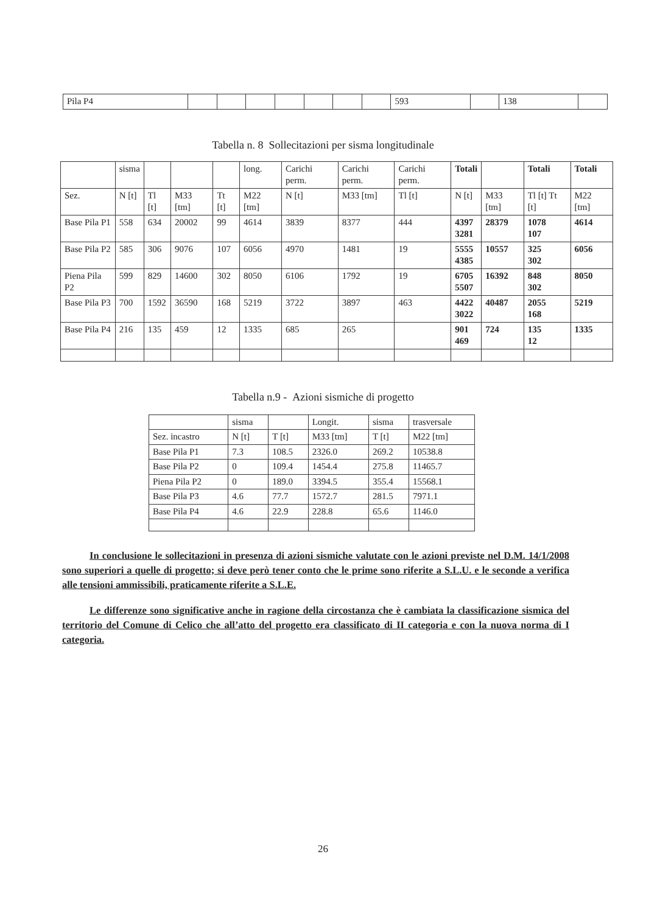| Pila P4 | | | | | | | | 593 | | 138 | |
Tabella n. 8 Sollecitazioni per sisma longitudinale
| | sisma | | | | long. | Carichi perm. | Carichi perm. | Carichi perm. | Totali | | Totali | Totali |
| Sez. | N [t] | Tl [t] | M33 [tm] | Tt [t] | M22 [tm] | N [t] | M33 [tm] | Tl [t] | N [t] | M33 [tm] | Tl [t] Tt [t] | M22 [tm] |
| Base Pila P1 | 558 | 634 | 20002 | 99 | 4614 | 3839 | 8377 | 444 | 4397 3281 | 28379 | 1078 107 | 4614 |
| Base Pila P2 | 585 | 306 | 9076 | 107 | 6056 | 4970 | 1481 | 19 | 5555 4385 | 10557 | 325 302 | 6056 |
| Piena Pila P2 | 599 | 829 | 14600 | 302 | 8050 | 6106 | 1792 | 19 | 6705 5507 | 16392 | 848 302 | 8050 |
| Base Pila P3 | 700 | 1592 | 36590 | 168 | 5219 | 3722 | 3897 | 463 | 4422 3022 | 40487 | 2055 168 | 5219 |
| Base Pila P4 | 216 | 135 | 459 | 12 | 1335 | 685 | 265 | | 901 469 | 724 | 135 12 | 1335 |
Tabella n.9 - Azioni sismiche di progetto
| | sisma | | Longit. | sisma | trasversale |
| Sez. incastro | N [t] | T [t] | M33 [tm] | T [t] | M22 [tm] |
| Base Pila P1 | 7.3 | 108.5 | 2326.0 | 269.2 | 10538.8 |
| Base Pila P2 | 0 | 109.4 | 1454.4 | 275.8 | 11465.7 |
| Piena Pila P2 | 0 | 189.0 | 3394.5 | 355.4 | 15568.1 |
| Base Pila P3 | 4.6 | 77.7 | 1572.7 | 281.5 | 7971.1 |
| Base Pila P4 | 4.6 | 22.9 | 228.8 | 65.6 | 1146.0 |
In conclusione le sollecitazioni in presenza di azioni sismiche valutate con le azioni previste nel D.M. 14/1/2008 sono superiori a quelle di progetto; si deve però tener conto che le prime sono riferite a S.L.U. e le seconde a verifica alle tensioni ammissibili, praticamente riferite a S.L.E.
Le differenze sono significative anche in ragione della circostanza che è cambiata la classificazione sismica del territorio del Comune di Celico che all’atto del progetto era classificato di II categoria e con la nuova norma di I categoria.
26